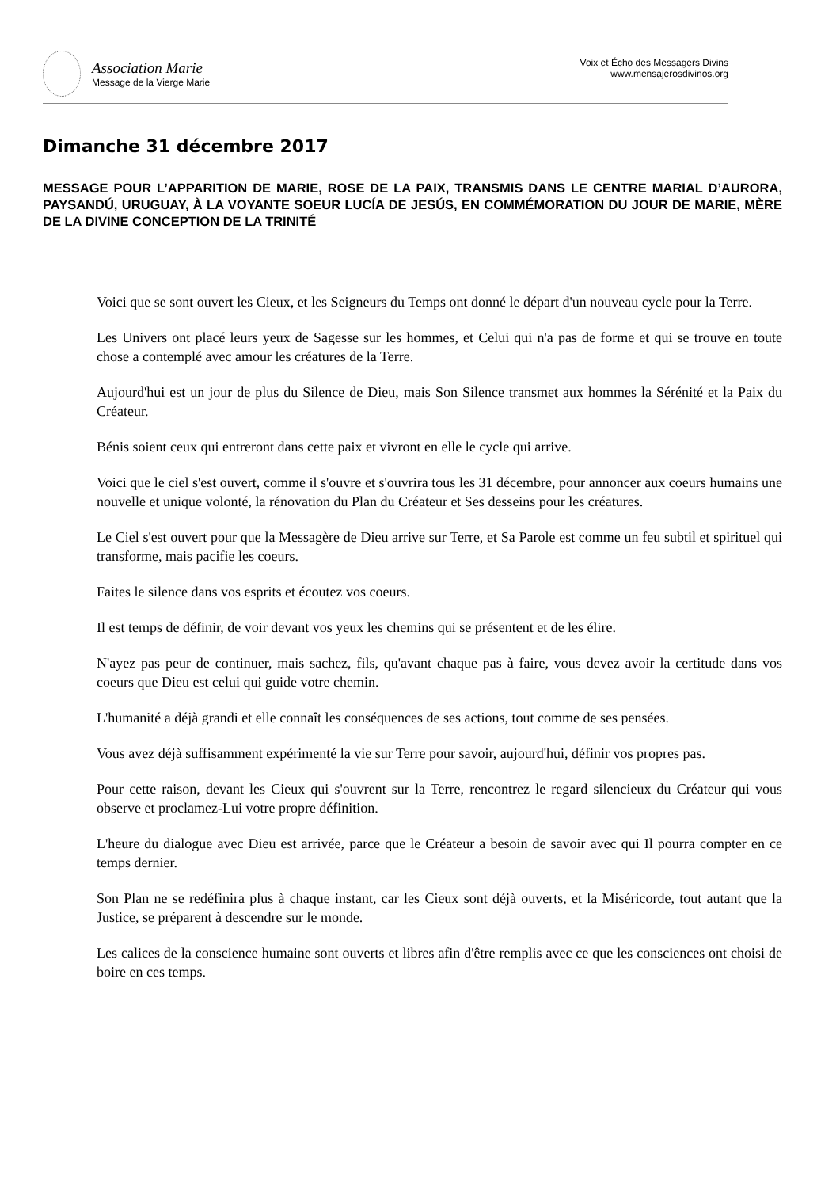Association Marie
Message de la Vierge Marie
Voix et Écho des Messagers Divins
www.mensajerosdivinos.org
Dimanche 31 décembre 2017
MESSAGE POUR L’APPARITION DE MARIE, ROSE DE LA PAIX, TRANSMIS DANS LE CENTRE MARIAL D’AURORA, PAYSANDÚ, URUGUAY, À LA VOYANTE SOEUR LUCÍA DE JESÚS, EN COMMÉMORATION DU JOUR DE MARIE, MÈRE DE LA DIVINE CONCEPTION DE LA TRINITÉ
Voici que se sont ouvert les Cieux, et les Seigneurs du Temps ont donné le départ d'un nouveau cycle pour la Terre.
Les Univers ont placé leurs yeux de Sagesse sur les hommes, et Celui qui n'a pas de forme et qui se trouve en toute chose a contemplé avec amour les créatures de la Terre.
Aujourd'hui est un jour de plus du Silence de Dieu, mais Son Silence transmet aux hommes la Sérénité et la Paix du Créateur.
Bénis soient ceux qui entreront dans cette paix et vivront en elle le cycle qui arrive.
Voici que le ciel s'est ouvert, comme il s'ouvre et s'ouvrira tous les 31 décembre, pour annoncer aux coeurs humains une nouvelle et unique volonté, la rénovation du Plan du Créateur et Ses desseins pour les créatures.
Le Ciel s'est ouvert pour que la Messagère de Dieu arrive sur Terre, et Sa Parole est comme un feu subtil et spirituel qui transforme, mais pacifie les coeurs.
Faites le silence dans vos esprits et écoutez vos coeurs.
Il est temps de définir, de voir devant vos yeux les chemins qui se présentent et de les élire.
N'ayez pas peur de continuer, mais sachez, fils, qu'avant chaque pas à faire, vous devez avoir la certitude dans vos coeurs que Dieu est celui qui guide votre chemin.
L'humanité a déjà grandi et elle connaît les conséquences de ses actions, tout comme de ses pensées.
Vous avez déjà suffisamment expérimenté la vie sur Terre pour savoir, aujourd'hui, définir vos propres pas.
Pour cette raison, devant les Cieux qui s'ouvrent sur la Terre, rencontrez le regard silencieux du Créateur qui vous observe et proclamez-Lui votre propre définition.
L'heure du dialogue avec Dieu est arrivée, parce que le Créateur a besoin de savoir avec qui Il pourra compter en ce temps dernier.
Son Plan ne se redéfinira plus à chaque instant, car les Cieux sont déjà ouverts, et la Miséricorde, tout autant que la Justice, se préparent à descendre sur le monde.
Les calices de la conscience humaine sont ouverts et libres afin d'être remplis avec ce que les consciences ont choisi de boire en ces temps.